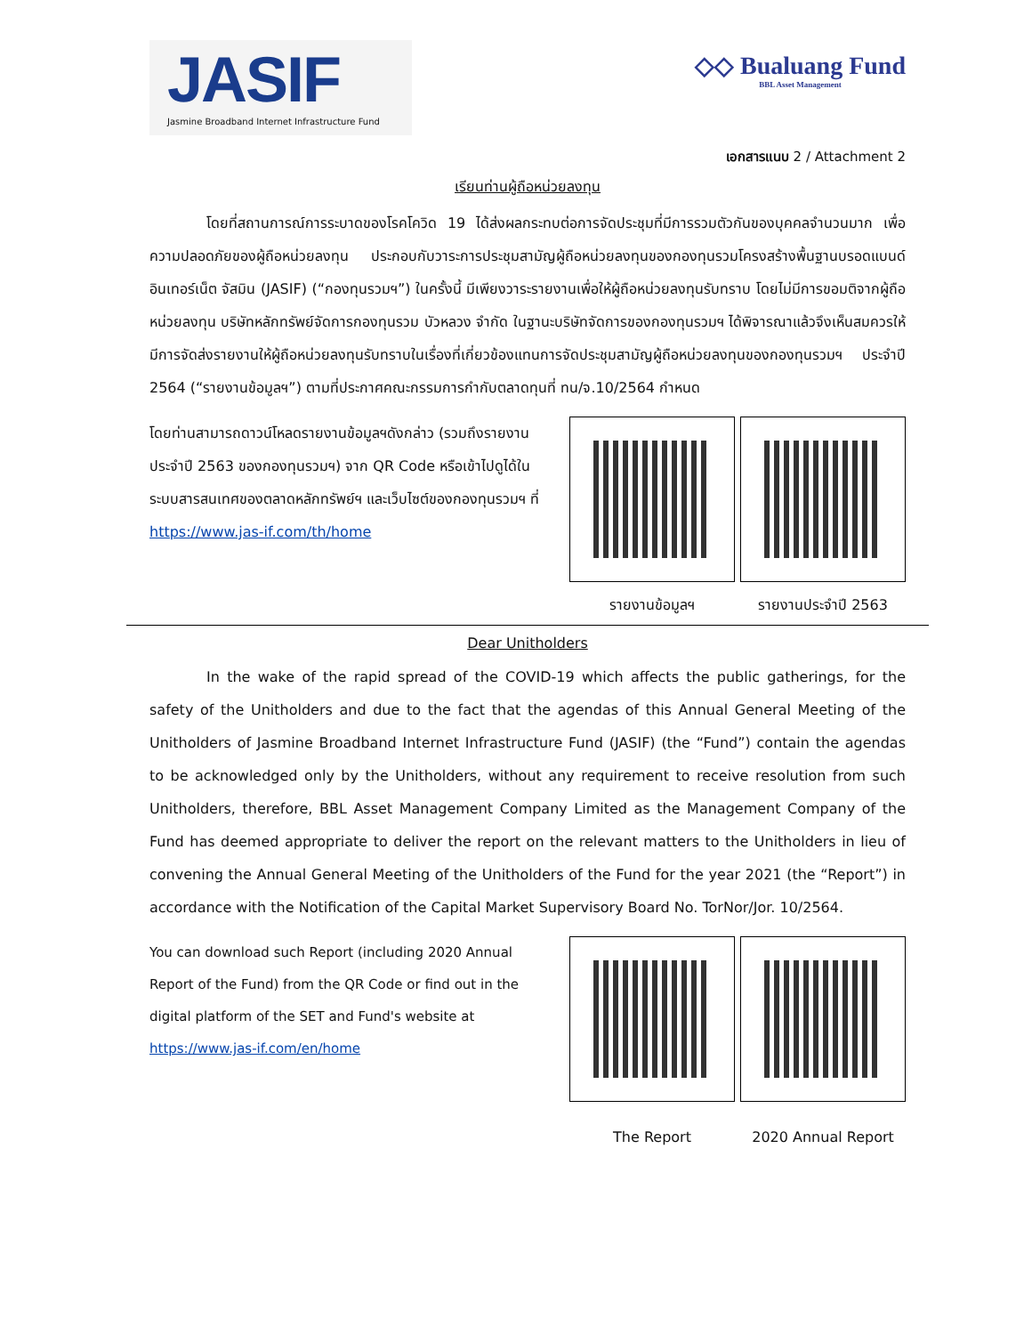JASIF
Jasmine Broadband Internet Infrastructure Fund
◇◇ Bualuang Fund
BBL Asset Management
เอกสารแนบ 2 / Attachment 2
เรียนท่านผู้ถือหน่วยลงทุน
โดยที่สถานการณ์การระบาดของโรคโควิด 19 ได้ส่งผลกระทบต่อการจัดประชุมที่มีการรวมตัวกันของบุคคลจำนวนมาก เพื่อความปลอดภัยของผู้ถือหน่วยลงทุน ประกอบกับวาระการประชุมสามัญผู้ถือหน่วยลงทุนของกองทุนรวมโครงสร้างพื้นฐานบรอดแบนด์ อินเทอร์เน็ต จัสมิน (JASIF) (“กองทุนรวมฯ”) ในครั้งนี้ มีเพียงวาระรายงานเพื่อให้ผู้ถือหน่วยลงทุนรับทราบ โดยไม่มีการขอมติจากผู้ถือหน่วยลงทุน บริษัทหลักทรัพย์จัดการกองทุนรวม บัวหลวง จำกัด ในฐานะบริษัทจัดการของกองทุนรวมฯ ได้พิจารณาแล้วจึงเห็นสมควรให้มีการจัดส่งรายงานให้ผู้ถือหน่วยลงทุนรับทราบในเรื่องที่เกี่ยวข้องแทนการจัดประชุมสามัญผู้ถือหน่วยลงทุนของกองทุนรวมฯ ประจำปี 2564 (“รายงานข้อมูลฯ”) ตามที่ประกาศคณะกรรมการกำกับตลาดทุนที่ ทน/จ.10/2564 กำหนด
โดยท่านสามารถดาวน์โหลดรายงานข้อมูลฯดังกล่าว (รวมถึงรายงานประจำปี 2563 ของกองทุนรวมฯ) จาก QR Code หรือเข้าไปดูได้ในระบบสารสนเทศของตลาดหลักทรัพย์ฯ และเว็บไซต์ของกองทุนรวมฯ ที่ https://www.jas-if.com/th/home
รายงานข้อมูลฯ รายงานประจำปี 2563
Dear Unitholders
In the wake of the rapid spread of the COVID-19 which affects the public gatherings, for the safety of the Unitholders and due to the fact that the agendas of this Annual General Meeting of the Unitholders of Jasmine Broadband Internet Infrastructure Fund (JASIF) (the “Fund”) contain the agendas to be acknowledged only by the Unitholders, without any requirement to receive resolution from such Unitholders, therefore, BBL Asset Management Company Limited as the Management Company of the Fund has deemed appropriate to deliver the report on the relevant matters to the Unitholders in lieu of convening the Annual General Meeting of the Unitholders of the Fund for the year 2021 (the “Report”) in accordance with the Notification of the Capital Market Supervisory Board No. TorNor/Jor. 10/2564.
You can download such Report (including 2020 Annual Report of the Fund) from the QR Code or find out in the digital platform of the SET and Fund's website at https://www.jas-if.com/en/home
The Report 2020 Annual Report